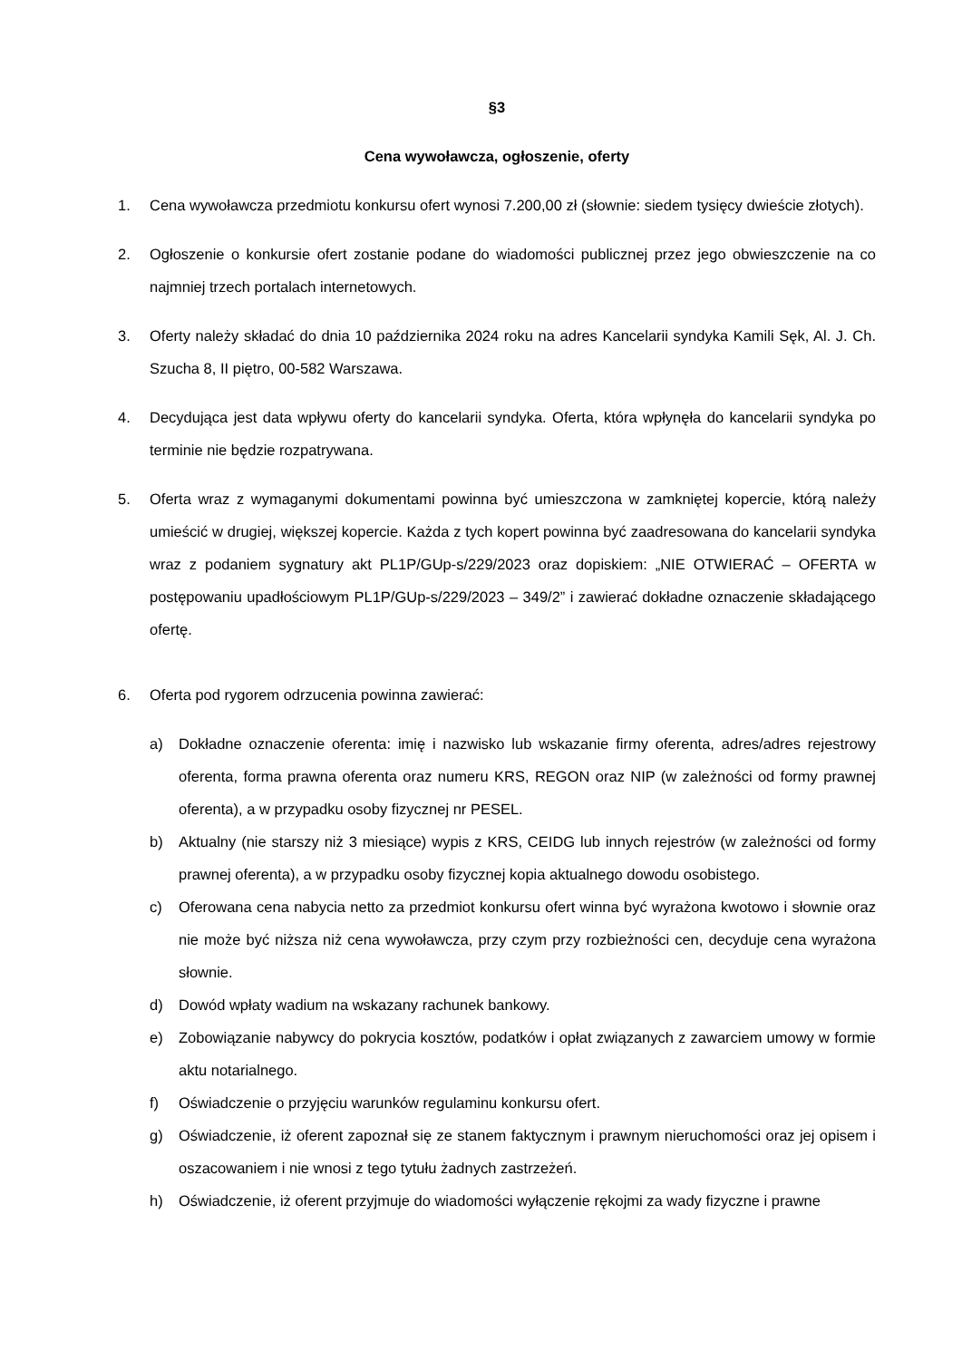§3
Cena wywoławcza, ogłoszenie, oferty
1. Cena wywoławcza przedmiotu konkursu ofert wynosi 7.200,00 zł (słownie: siedem tysięcy dwieście złotych).
2. Ogłoszenie o konkursie ofert zostanie podane do wiadomości publicznej przez jego obwieszczenie na co najmniej trzech portalach internetowych.
3. Oferty należy składać do dnia 10 października 2024 roku na adres Kancelarii syndyka Kamili Sęk, Al. J. Ch. Szucha 8, II piętro, 00-582 Warszawa.
4. Decydująca jest data wpływu oferty do kancelarii syndyka. Oferta, która wpłynęła do kancelarii syndyka po terminie nie będzie rozpatrywana.
5. Oferta wraz z wymaganymi dokumentami powinna być umieszczona w zamkniętej kopercie, którą należy umieścić w drugiej, większej kopercie. Każda z tych kopert powinna być zaadresowana do kancelarii syndyka wraz z podaniem sygnatury akt PL1P/GUp-s/229/2023 oraz dopiskiem: „NIE OTWIERAĆ – OFERTA w postępowaniu upadłościowym PL1P/GUp-s/229/2023 – 349/2” i zawierać dokładne oznaczenie składającego ofertę.
6. Oferta pod rygorem odrzucenia powinna zawierać:
a) Dokładne oznaczenie oferenta: imię i nazwisko lub wskazanie firmy oferenta, adres/adres rejestrowy oferenta, forma prawna oferenta oraz numeru KRS, REGON oraz NIP (w zależności od formy prawnej oferenta), a w przypadku osoby fizycznej nr PESEL.
b) Aktualny (nie starszy niż 3 miesiące) wypis z KRS, CEIDG lub innych rejestrów (w zależności od formy prawnej oferenta), a w przypadku osoby fizycznej kopia aktualnego dowodu osobistego.
c) Oferowana cena nabycia netto za przedmiot konkursu ofert winna być wyrażona kwotowo i słownie oraz nie może być niższa niż cena wywoławcza, przy czym przy rozbieżności cen, decyduje cena wyrażona słownie.
d) Dowód wpłaty wadium na wskazany rachunek bankowy.
e) Zobowiązanie nabywcy do pokrycia kosztów, podatków i opłat związanych z zawarciem umowy w formie aktu notarialnego.
f) Oświadczenie o przyjęciu warunków regulaminu konkursu ofert.
g) Oświadczenie, iż oferent zapoznał się ze stanem faktycznym i prawnym nieruchomości oraz jej opisem i oszacowaniem i nie wnosi z tego tytułu żadnych zastrzeżeń.
h) Oświadczenie, iż oferent przyjmuje do wiadomości wyłączenie rękojmi za wady fizyczne i prawne